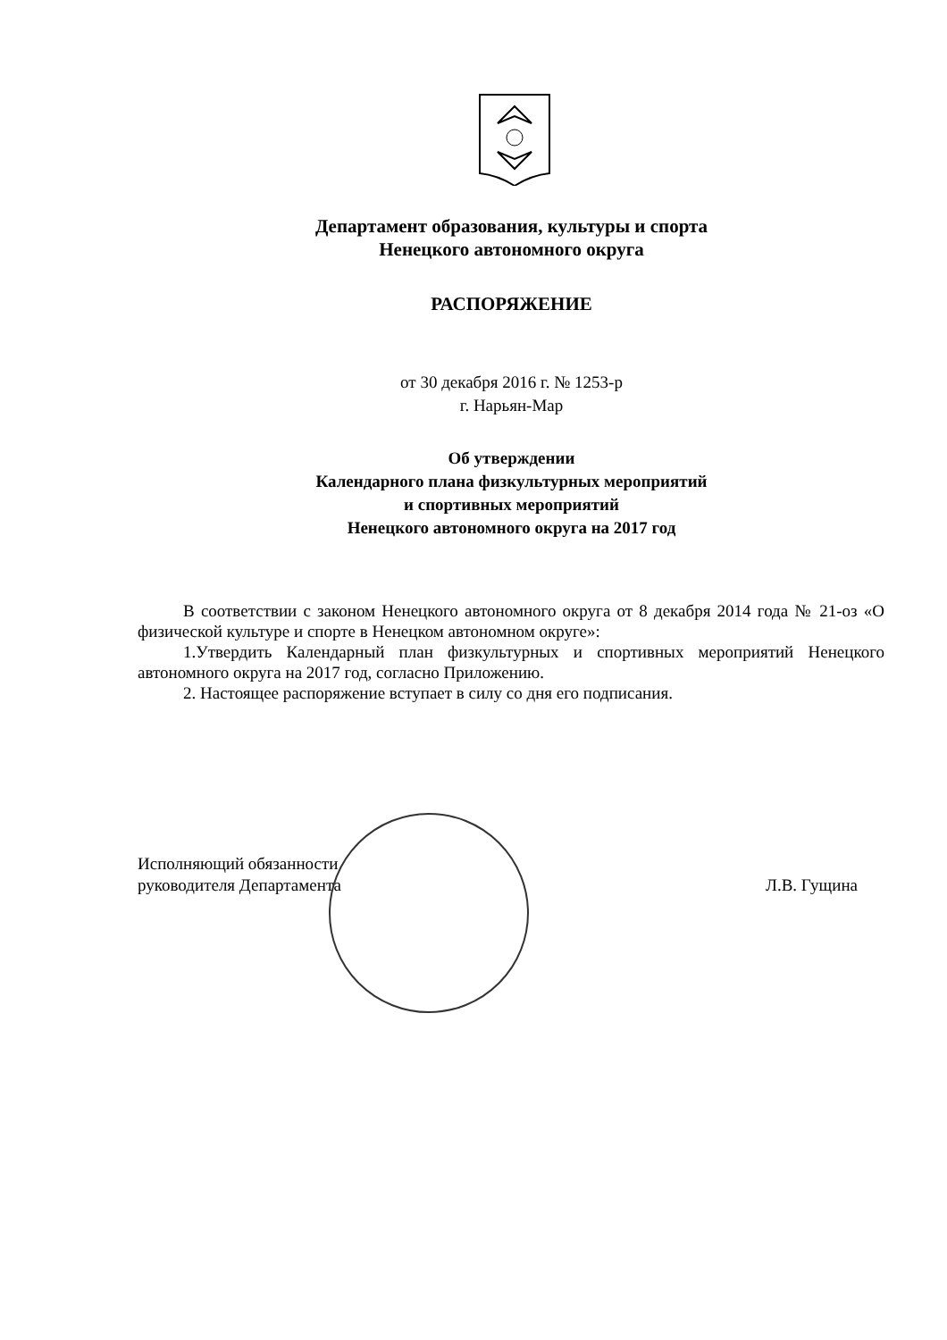Департамент образования, культуры и спорта
Ненецкого автономного округа
РАСПОРЯЖЕНИЕ
от 30 декабря 2016 г. № 1253-р
г. Нарьян-Мар
Об утверждении
Календарного плана физкультурных мероприятий
и спортивных мероприятий
Ненецкого автономного округа на 2017 год
В соответствии с законом Ненецкого автономного округа от 8 декабря 2014 года № 21-оз «О физической культуре и спорте в Ненецком автономном округе»:
1.Утвердить Календарный план физкультурных и спортивных мероприятий Ненецкого автономного округа на 2017 год, согласно Приложению.
2. Настоящее распоряжение вступает в силу со дня его подписания.
Исполняющий обязанности
руководителя Департамента
Л.В. Гущина